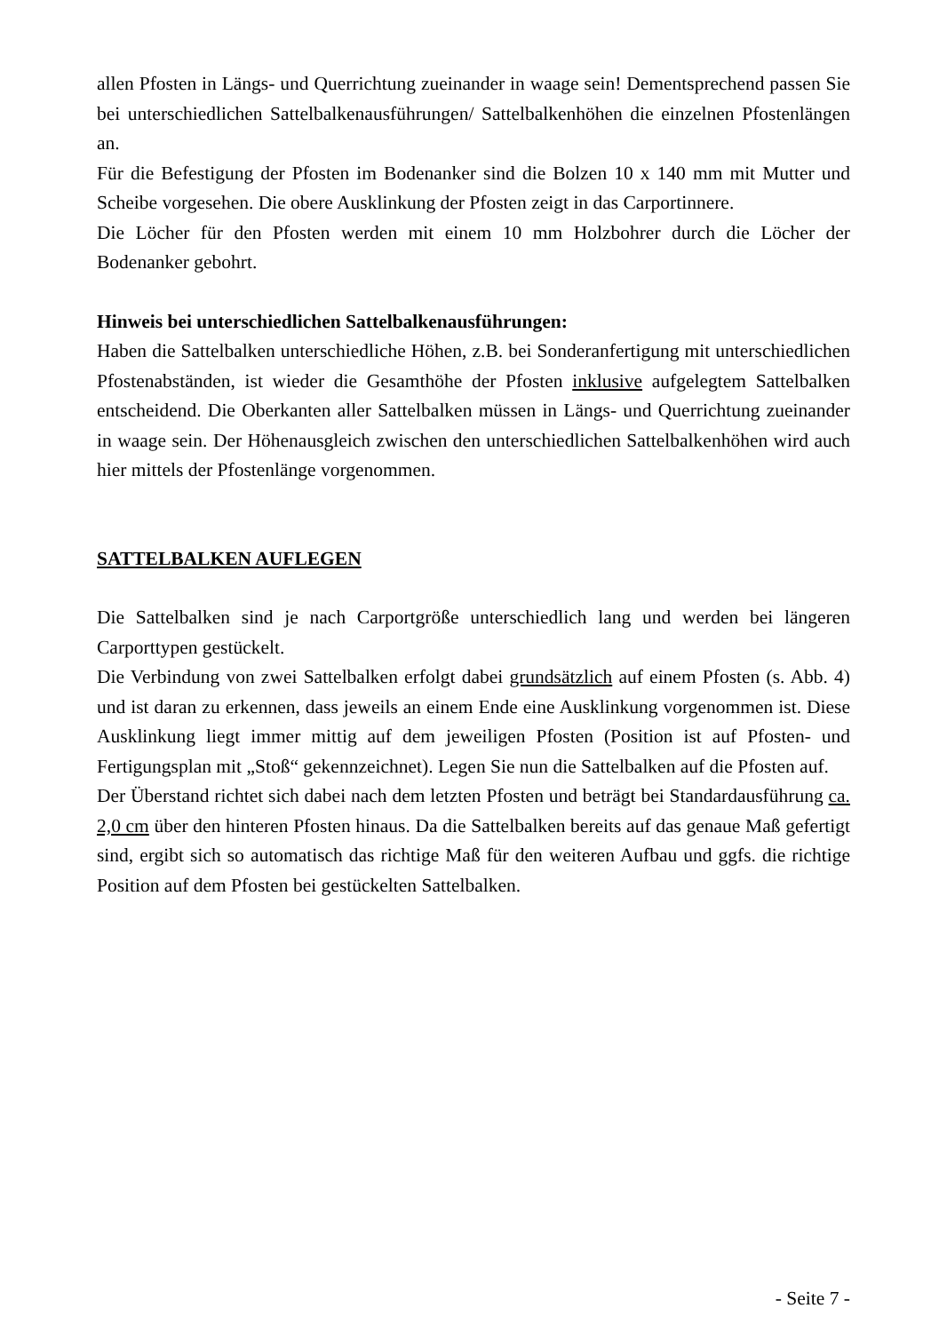allen Pfosten in Längs- und Querrichtung zueinander in waage sein! Dementsprechend passen Sie bei unterschiedlichen Sattelbalkenausführungen/ Sattelbalkenhöhen die einzelnen Pfostenlängen an.
Für die Befestigung der Pfosten im Bodenanker sind die Bolzen 10 x 140 mm mit Mutter und Scheibe vorgesehen. Die obere Ausklinkung der Pfosten zeigt in das Carportinnere.
Die Löcher für den Pfosten werden mit einem 10 mm Holzbohrer durch die Löcher der Bodenanker gebohrt.
Hinweis bei unterschiedlichen Sattelbalkenausführungen:
Haben die Sattelbalken unterschiedliche Höhen, z.B. bei Sonderanfertigung mit unterschiedlichen Pfostenabständen, ist wieder die Gesamthöhe der Pfosten inklusive aufgelegtem Sattelbalken entscheidend. Die Oberkanten aller Sattelbalken müssen in Längs- und Querrichtung zueinander in waage sein. Der Höhenausgleich zwischen den unterschiedlichen Sattelbalkenhöhen wird auch hier mittels der Pfostenlänge vorgenommen.
SATTELBALKEN AUFLEGEN
Die Sattelbalken sind je nach Carportgröße unterschiedlich lang und werden bei längeren Carporttypen gestückelt.
Die Verbindung von zwei Sattelbalken erfolgt dabei grundsätzlich auf einem Pfosten (s. Abb. 4) und ist daran zu erkennen, dass jeweils an einem Ende eine Ausklinkung vorgenommen ist. Diese Ausklinkung liegt immer mittig auf dem jeweiligen Pfosten (Position ist auf Pfosten- und Fertigungsplan mit „Stoß“ gekennzeichnet). Legen Sie nun die Sattelbalken auf die Pfosten auf.
Der Überstand richtet sich dabei nach dem letzten Pfosten und beträgt bei Standardausführung ca. 2,0 cm über den hinteren Pfosten hinaus. Da die Sattelbalken bereits auf das genaue Maß gefertigt sind, ergibt sich so automatisch das richtige Maß für den weiteren Aufbau und ggfs. die richtige Position auf dem Pfosten bei gestückelten Sattelbalken.
- Seite 7 -